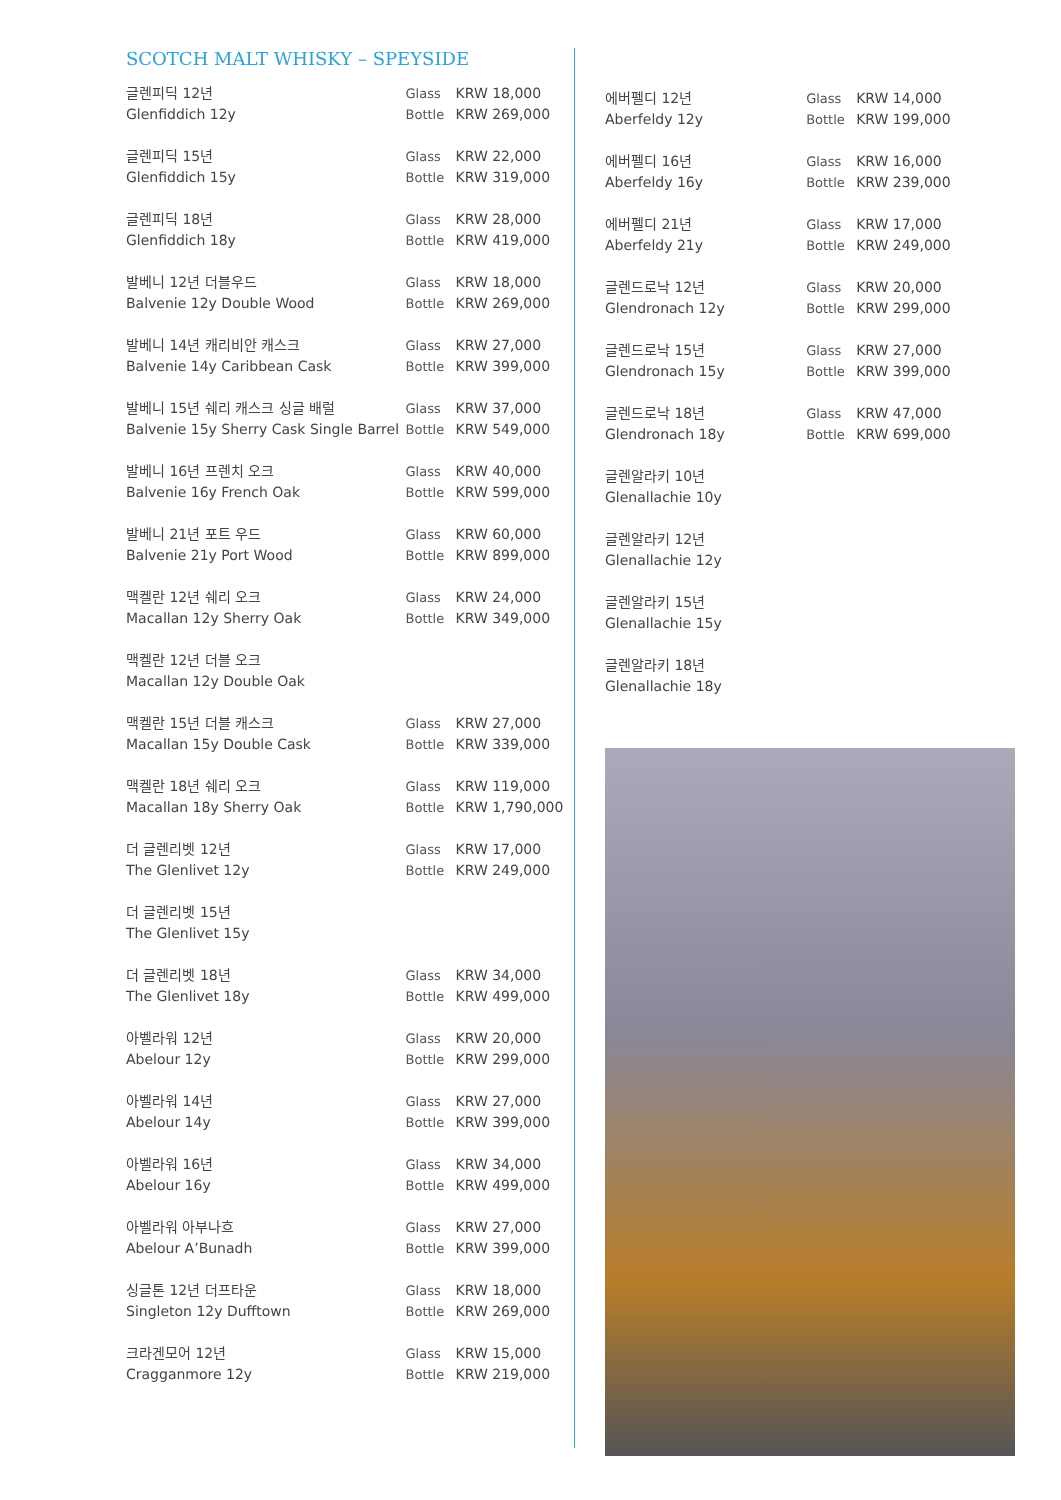SCOTCH MALT WHISKY – SPEYSIDE
| 글렌피딕 12년 Glenfiddich 12y | Glass Bottle | KRW 18,000 KRW 269,000 |
| 글렌피딕 15년 Glenfiddich 15y | Glass Bottle | KRW 22,000 KRW 319,000 |
| 글렌피딕 18년 Glenfiddich 18y | Glass Bottle | KRW 28,000 KRW 419,000 |
| 발베니 12년 더블우드 Balvenie 12y Double Wood | Glass Bottle | KRW 18,000 KRW 269,000 |
| 발베니 14년 캐리비안 캐스크 Balvenie 14y Caribbean Cask | Glass Bottle | KRW 27,000 KRW 399,000 |
| 발베니 15년 쉐리 캐스크 싱글 배럴 Balvenie 15y Sherry Cask Single Barrel | Glass Bottle | KRW 37,000 KRW 549,000 |
| 발베니 16년 프렌치 오크 Balvenie 16y French Oak | Glass Bottle | KRW 40,000 KRW 599,000 |
| 발베니 21년 포트 우드 Balvenie 21y Port Wood | Glass Bottle | KRW 60,000 KRW 899,000 |
| 맥켈란 12년 쉐리 오크 Macallan 12y Sherry Oak | Glass Bottle | KRW 24,000 KRW 349,000 |
| 맥켈란 12년 더블 오크 Macallan 12y Double Oak | | |
| 맥켈란 15년 더블 캐스크 Macallan 15y Double Cask | Glass Bottle | KRW 27,000 KRW 339,000 |
| 맥켈란 18년 쉐리 오크 Macallan 18y Sherry Oak | Glass Bottle | KRW 119,000 KRW 1,790,000 |
| 더 글렌리벳 12년 The Glenlivet 12y | Glass Bottle | KRW 17,000 KRW 249,000 |
| 더 글렌리벳 15년 The Glenlivet 15y | | |
| 더 글렌리벳 18년 The Glenlivet 18y | Glass Bottle | KRW 34,000 KRW 499,000 |
| 아벨라워 12년 Abelour 12y | Glass Bottle | KRW 20,000 KRW 299,000 |
| 아벨라워 14년 Abelour 14y | Glass Bottle | KRW 27,000 KRW 399,000 |
| 아벨라워 16년 Abelour 16y | Glass Bottle | KRW 34,000 KRW 499,000 |
| 아벨라워 아부나흐 Abelour A’Bunadh | Glass Bottle | KRW 27,000 KRW 399,000 |
| 싱글톤 12년 더프타운 Singleton 12y Dufftown | Glass Bottle | KRW 18,000 KRW 269,000 |
| 크라겐모어 12년 Cragganmore 12y | Glass Bottle | KRW 15,000 KRW 219,000 |
| 에버펠디 12년 Aberfeldy 12y | Glass Bottle | KRW 14,000 KRW 199,000 |
| 에버펠디 16년 Aberfeldy 16y | Glass Bottle | KRW 16,000 KRW 239,000 |
| 에버펠디 21년 Aberfeldy 21y | Glass Bottle | KRW 17,000 KRW 249,000 |
| 글렌드로낙 12년 Glendronach 12y | Glass Bottle | KRW 20,000 KRW 299,000 |
| 글렌드로낙 15년 Glendronach 15y | Glass Bottle | KRW 27,000 KRW 399,000 |
| 글렌드로낙 18년 Glendronach 18y | Glass Bottle | KRW 47,000 KRW 699,000 |
| 글렌알라키 10년 Glenallachie 10y | | |
| 글렌알라키 12년 Glenallachie 12y | | |
| 글렌알라키 15년 Glenallachie 15y | | |
| 글렌알라키 18년 Glenallachie 18y | | |